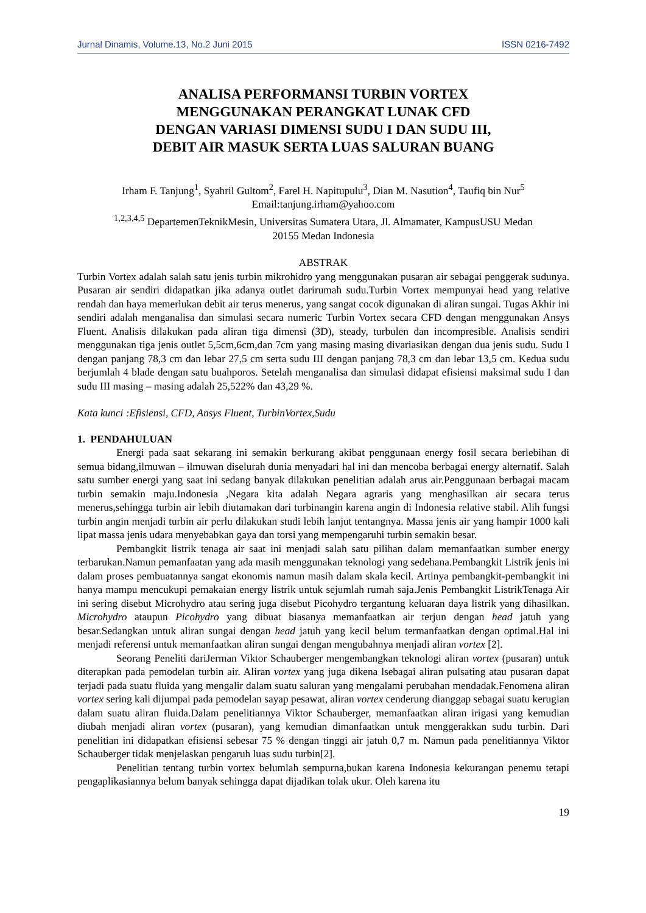Jurnal Dinamis, Volume.13, No.2 Juni 2015 ISSN 0216-7492
ANALISA PERFORMANSI TURBIN VORTEX
MENGGUNAKAN PERANGKAT LUNAK CFD
DENGAN VARIASI DIMENSI SUDU I DAN SUDU III,
DEBIT AIR MASUK SERTA LUAS SALURAN BUANG
Irham F. Tanjung<sup>1</sup>, Syahril Gultom<sup>2</sup>, Farel H. Napitupulu<sup>3</sup>, Dian M. Nasution<sup>4</sup>, Taufiq bin Nur<sup>5</sup>
Email:tanjung.irham@yahoo.com
<sup>1,2,3,4,5</sup> DepartemenTeknikMesin, Universitas Sumatera Utara, Jl. Almamater, KampusUSU Medan
20155 Medan Indonesia
ABSTRAK
Turbin Vortex adalah salah satu jenis turbin mikrohidro yang menggunakan pusaran air sebagai penggerak sudunya. Pusaran air sendiri didapatkan jika adanya outlet darirumah sudu.Turbin Vortex mempunyai head yang relative rendah dan haya memerlukan debit air terus menerus, yang sangat cocok digunakan di aliran sungai. Tugas Akhir ini sendiri adalah menganalisa dan simulasi secara numeric Turbin Vortex secara CFD dengan menggunakan Ansys Fluent. Analisis dilakukan pada aliran tiga dimensi (3D), steady, turbulen dan incompresible. Analisis sendiri menggunakan tiga jenis outlet 5,5cm,6cm,dan 7cm yang masing masing divariasikan dengan dua jenis sudu. Sudu I dengan panjang 78,3 cm dan lebar 27,5 cm serta sudu III dengan panjang 78,3 cm dan lebar 13,5 cm. Kedua sudu berjumlah 4 blade dengan satu buahporos. Setelah menganalisa dan simulasi didapat efisiensi maksimal sudu I dan sudu III masing – masing adalah 25,522% dan 43,29 %.
Kata kunci :Efisiensi, CFD, Ansys Fluent, TurbinVortex,Sudu
1. PENDAHULUAN
Energi pada saat sekarang ini semakin berkurang akibat penggunaan energy fosil secara berlebihan di semua bidang,ilmuwan – ilmuwan diselurah dunia menyadari hal ini dan mencoba berbagai energy alternatif. Salah satu sumber energi yang saat ini sedang banyak dilakukan penelitian adalah arus air.Penggunaan berbagai macam turbin semakin maju.Indonesia ,Negara kita adalah Negara agraris yang menghasilkan air secara terus menerus,sehingga turbin air lebih diutamakan dari turbinangin karena angin di Indonesia relative stabil. Alih fungsi turbin angin menjadi turbin air perlu dilakukan studi lebih lanjut tentangnya. Massa jenis air yang hampir 1000 kali lipat massa jenis udara menyebabkan gaya dan torsi yang mempengaruhi turbin semakin besar.
Pembangkit listrik tenaga air saat ini menjadi salah satu pilihan dalam memanfaatkan sumber energy terbarukan.Namun pemanfaatan yang ada masih menggunakan teknologi yang sedehana.Pembangkit Listrik jenis ini dalam proses pembuatannya sangat ekonomis namun masih dalam skala kecil. Artinya pembangkit-pembangkit ini hanya mampu mencukupi pemakaian energy listrik untuk sejumlah rumah saja.Jenis Pembangkit ListrikTenaga Air ini sering disebut Microhydro atau sering juga disebut Picohydro tergantung keluaran daya listrik yang dihasilkan. Microhydro ataupun Picohydro yang dibuat biasanya memanfaatkan air terjun dengan head jatuh yang besar.Sedangkan untuk aliran sungai dengan head jatuh yang kecil belum termanfaatkan dengan optimal.Hal ini menjadi referensi untuk memanfaatkan aliran sungai dengan mengubahnya menjadi aliran vortex [2].
Seorang Peneliti dariJerman Viktor Schauberger mengembangkan teknologi aliran vortex (pusaran) untuk diterapkan pada pemodelan turbin air. Aliran vortex yang juga dikena lsebagai aliran pulsating atau pusaran dapat terjadi pada suatu fluida yang mengalir dalam suatu saluran yang mengalami perubahan mendadak.Fenomena aliran vortex sering kali dijumpai pada pemodelan sayap pesawat, aliran vortex cenderung dianggap sebagai suatu kerugian dalam suatu aliran fluida.Dalam penelitiannya Viktor Schauberger, memanfaatkan aliran irigasi yang kemudian diubah menjadi aliran vortex (pusaran), yang kemudian dimanfaatkan untuk menggerakkan sudu turbin. Dari penelitian ini didapatkan efisiensi sebesar 75 % dengan tinggi air jatuh 0,7 m. Namun pada penelitiannya Viktor Schauberger tidak menjelaskan pengaruh luas sudu turbin[2].
Penelitian tentang turbin vortex belumlah sempurna,bukan karena Indonesia kekurangan penemu tetapi pengaplikasiannya belum banyak sehingga dapat dijadikan tolak ukur. Oleh karena itu
19